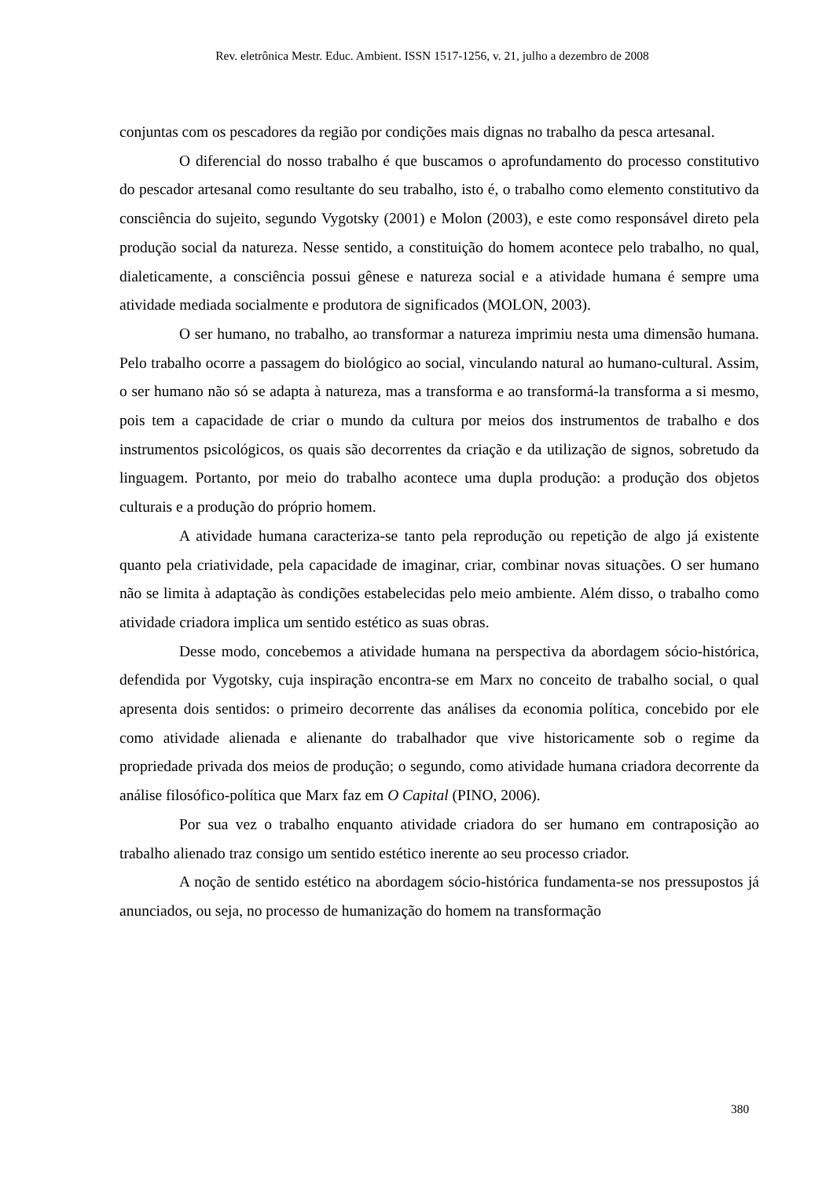Rev. eletrônica Mestr. Educ. Ambient. ISSN 1517-1256, v. 21, julho a dezembro de 2008
conjuntas com os pescadores da região por condições mais dignas no trabalho da pesca artesanal.
O diferencial do nosso trabalho é que buscamos o aprofundamento do processo constitutivo do pescador artesanal como resultante do seu trabalho, isto é, o trabalho como elemento constitutivo da consciência do sujeito, segundo Vygotsky (2001) e Molon (2003), e este como responsável direto pela produção social da natureza. Nesse sentido, a constituição do homem acontece pelo trabalho, no qual, dialeticamente, a consciência possui gênese e natureza social e a atividade humana é sempre uma atividade mediada socialmente e produtora de significados (MOLON, 2003).
O ser humano, no trabalho, ao transformar a natureza imprimiu nesta uma dimensão humana. Pelo trabalho ocorre a passagem do biológico ao social, vinculando natural ao humano-cultural. Assim, o ser humano não só se adapta à natureza, mas a transforma e ao transformá-la transforma a si mesmo, pois tem a capacidade de criar o mundo da cultura por meios dos instrumentos de trabalho e dos instrumentos psicológicos, os quais são decorrentes da criação e da utilização de signos, sobretudo da linguagem. Portanto, por meio do trabalho acontece uma dupla produção: a produção dos objetos culturais e a produção do próprio homem.
A atividade humana caracteriza-se tanto pela reprodução ou repetição de algo já existente quanto pela criatividade, pela capacidade de imaginar, criar, combinar novas situações. O ser humano não se limita à adaptação às condições estabelecidas pelo meio ambiente. Além disso, o trabalho como atividade criadora implica um sentido estético as suas obras.
Desse modo, concebemos a atividade humana na perspectiva da abordagem sócio-histórica, defendida por Vygotsky, cuja inspiração encontra-se em Marx no conceito de trabalho social, o qual apresenta dois sentidos: o primeiro decorrente das análises da economia política, concebido por ele como atividade alienada e alienante do trabalhador que vive historicamente sob o regime da propriedade privada dos meios de produção; o segundo, como atividade humana criadora decorrente da análise filosófico-política que Marx faz em O Capital (PINO, 2006).
Por sua vez o trabalho enquanto atividade criadora do ser humano em contraposição ao trabalho alienado traz consigo um sentido estético inerente ao seu processo criador.
A noção de sentido estético na abordagem sócio-histórica fundamenta-se nos pressupostos já anunciados, ou seja, no processo de humanização do homem na transformação
380